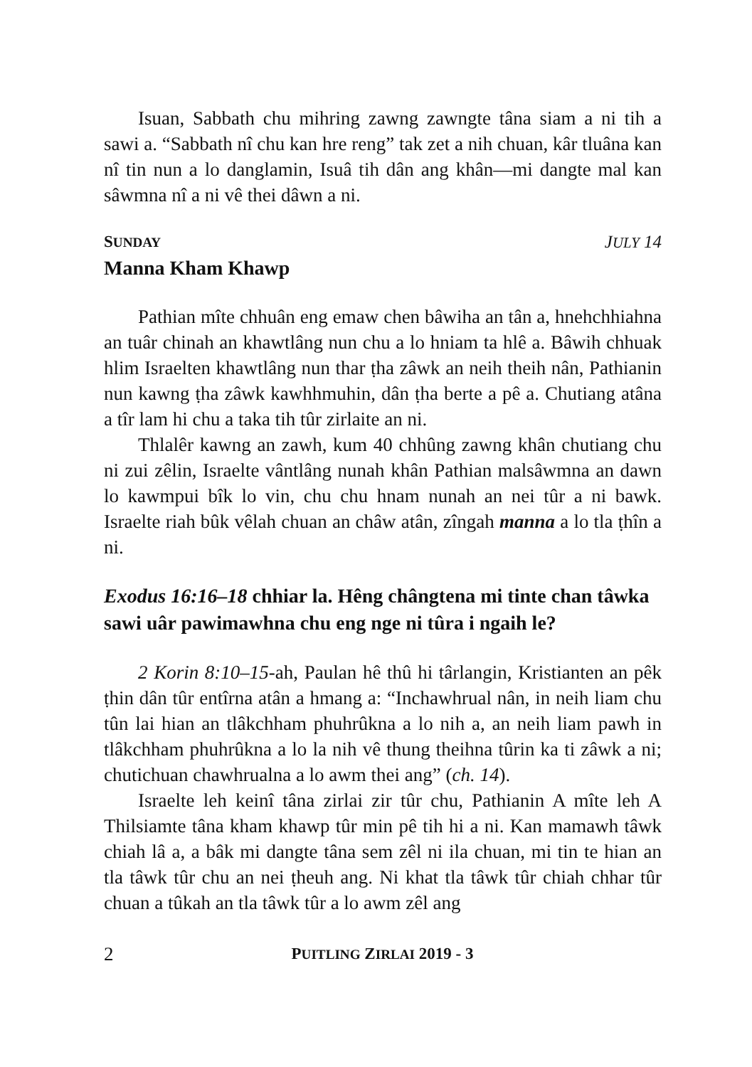Isuan, Sabbath chu mihring zawng zawngte tâna siam a ni tih a sawi a. “Sabbath nî chu kan hre reng” tak zet a nih chuan, kâr tluâna kan nî tin nun a lo danglamin, Isuâ tih dân ang khân—mi dangte mal kan sâwmna nî a ni vê thei dâwn a ni.
SUNDAY JULY 14
Manna Kham Khawp
Pathian mîte chhuân eng emaw chen bâwiha an tân a, hnehchhiahna an tuâr chinah an khawtlâng nun chu a lo hniam ta hlê a. Bâwih chhuak hlim Israelten khawtlâng nun thar ṭha zâwk an neih theih nân, Pathianin nun kawng ṭha zâwk kawhhmuhin, dân ṭha berte a pê a. Chutiang atâna a tîr lam hi chu a taka tih tûr zirlaite an ni.
Thlalêr kawng an zawh, kum 40 chhûng zawng khân chutiang chu ni zui zêlin, Israelte vântlâng nunah khân Pathian malsâwmna an dawn lo kawmpui bîk lo vin, chu chu hnam nunah an nei tûr a ni bawk. Israelte riah bûk vêlah chuan an châw atân, zîngah manna a lo tla ṭhîn a ni.
Exodus 16:16–18 chhiar la. Hêng chângtena mi tinte chan tâwka sawi uâr pawimawhna chu eng nge ni tûra i ngaih le?
2 Korin 8:10–15-ah, Paulan hê thû hi târlangin, Kristianten an pêk ṭhin dân tûr entîrna atân a hmang a: “Inchawhrual nân, in neih liam chu tûn lai hian an tlâkchham phuhrûkna a lo nih a, an neih liam pawh in tlâkchham phuhrûkna a lo la nih vê thung theihna tûrin ka ti zâwk a ni; chutichuan chawhrualna a lo awm thei ang” (ch. 14).
Israelte leh keinî tâna zirlai zir tûr chu, Pathianin A mîte leh A Thilsiamte tâna kham khawp tûr min pê tih hi a ni. Kan mamawh tâwk chiah lâ a, a bâk mi dangte tâna sem zêl ni ila chuan, mi tin te hian an tla tâwk tûr chu an nei ṭheuh ang. Ni khat tla tâwk tûr chiah chhar tûr chuan a tûkah an tla tâwk tûr a lo awm zêl ang
2 PUITLING ZIRLAI 2019 - 3